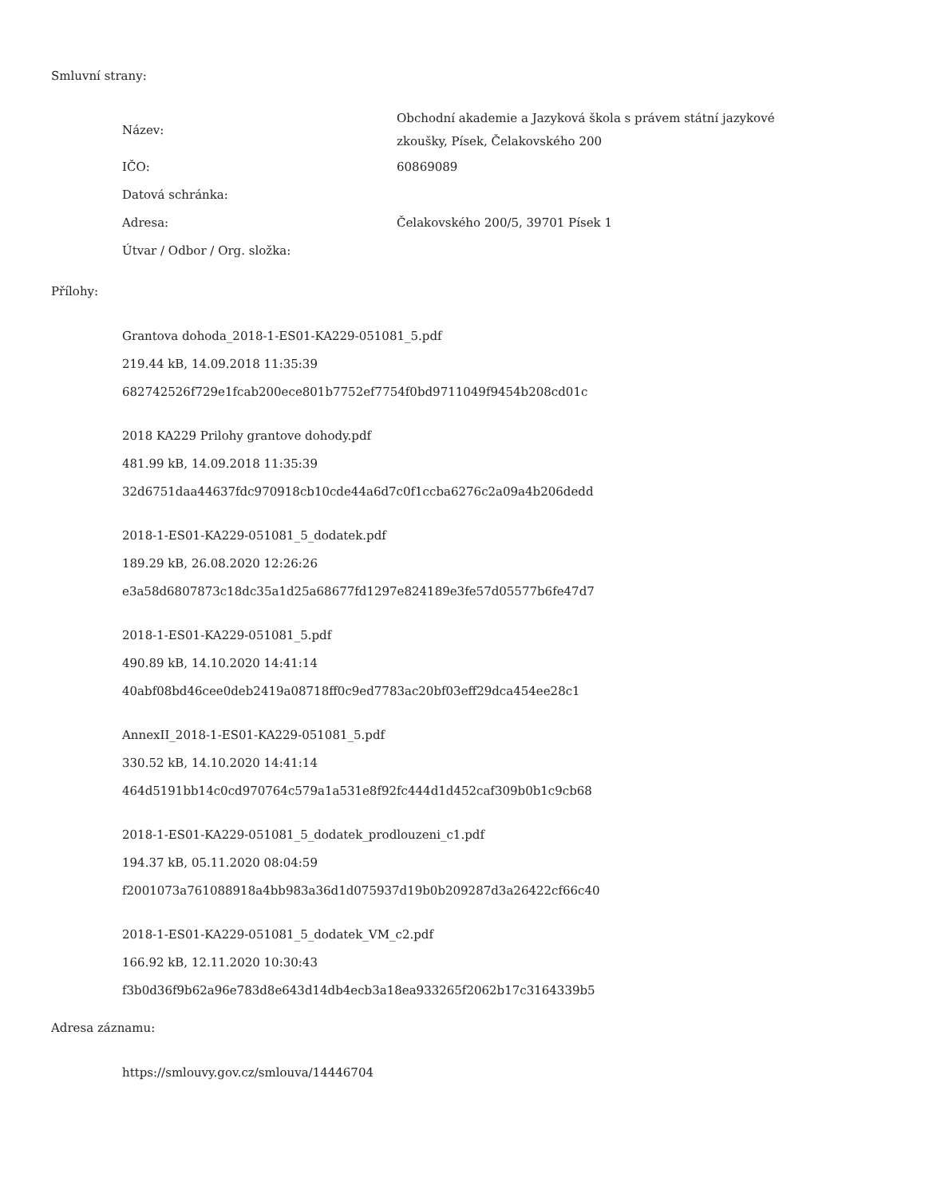Smluvní strany:
| Název: | Obchodní akademie a Jazyková škola s právem státní jazykové zkoušky, Písek, Čelakovského 200 |
| IČO: | 60869089 |
| Datová schránka: | |
| Adresa: | Čelakovského 200/5, 39701 Písek 1 |
| Útvar / Odbor / Org. složka: | |
Přílohy:
Grantova dohoda_2018-1-ES01-KA229-051081_5.pdf
219.44 kB, 14.09.2018 11:35:39
682742526f729e1fcab200ece801b7752ef7754f0bd9711049f9454b208cd01c
2018 KA229 Prilohy grantove dohody.pdf
481.99 kB, 14.09.2018 11:35:39
32d6751daa44637fdc970918cb10cde44a6d7c0f1ccba6276c2a09a4b206dedd
2018-1-ES01-KA229-051081_5_dodatek.pdf
189.29 kB, 26.08.2020 12:26:26
e3a58d6807873c18dc35a1d25a68677fd1297e824189e3fe57d05577b6fe47d7
2018-1-ES01-KA229-051081_5.pdf
490.89 kB, 14.10.2020 14:41:14
40abf08bd46cee0deb2419a08718ff0c9ed7783ac20bf03eff29dca454ee28c1
AnnexII_2018-1-ES01-KA229-051081_5.pdf
330.52 kB, 14.10.2020 14:41:14
464d5191bb14c0cd970764c579a1a531e8f92fc444d1d452caf309b0b1c9cb68
2018-1-ES01-KA229-051081_5_dodatek_prodlouzeni_c1.pdf
194.37 kB, 05.11.2020 08:04:59
f2001073a761088918a4bb983a36d1d075937d19b0b209287d3a26422cf66c40
2018-1-ES01-KA229-051081_5_dodatek_VM_c2.pdf
166.92 kB, 12.11.2020 10:30:43
f3b0d36f9b62a96e783d8e643d14db4ecb3a18ea933265f2062b17c3164339b5
Adresa záznamu:
https://smlouvy.gov.cz/smlouva/14446704